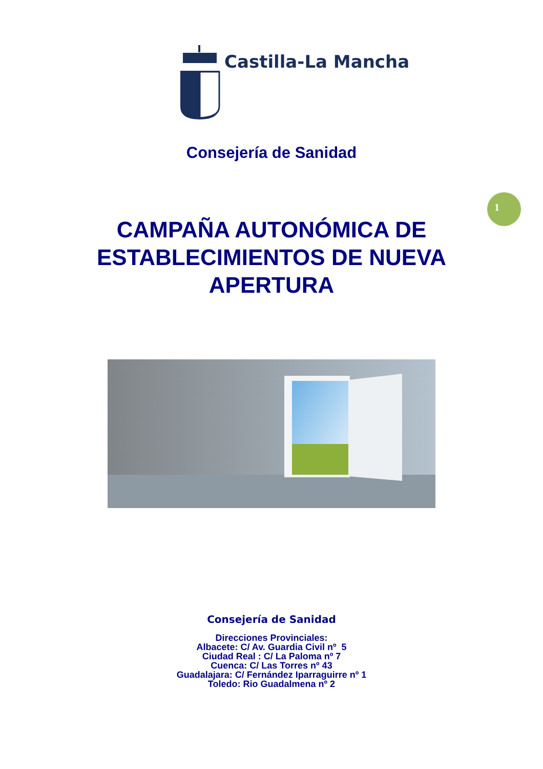Castilla-La Mancha
1
Consejería de Sanidad
CAMPAÑA AUTONÓMICA DE
ESTABLECIMIENTOS DE NUEVA
APERTURA
Consejería de Sanidad
Direcciones Provinciales:
Albacete: C/ Av. Guardia Civil nº 5
Ciudad Real : C/ La Paloma nº 7
Cuenca: C/ Las Torres nº 43
Guadalajara: C/ Fernández Iparraguirre nº 1
Toledo: Rio Guadalmena nº 2